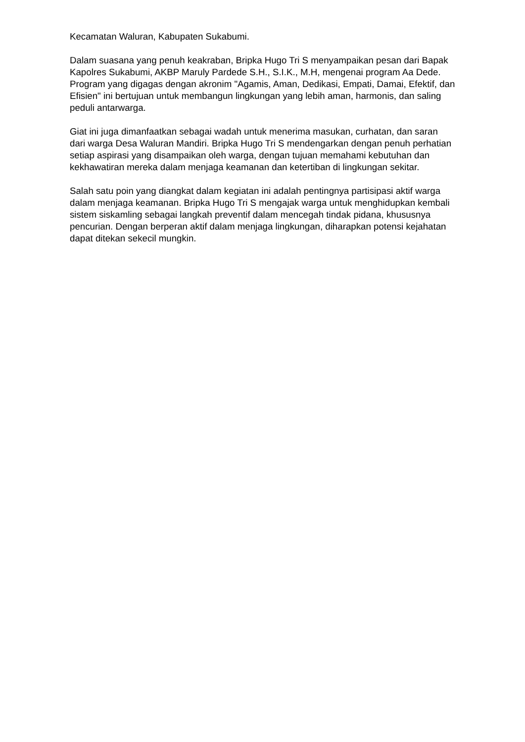Kecamatan Waluran, Kabupaten Sukabumi.
Dalam suasana yang penuh keakraban, Bripka Hugo Tri S menyampaikan pesan dari Bapak Kapolres Sukabumi, AKBP Maruly Pardede S.H., S.I.K., M.H, mengenai program Aa Dede. Program yang digagas dengan akronim "Agamis, Aman, Dedikasi, Empati, Damai, Efektif, dan Efisien" ini bertujuan untuk membangun lingkungan yang lebih aman, harmonis, dan saling peduli antarwarga.
Giat ini juga dimanfaatkan sebagai wadah untuk menerima masukan, curhatan, dan saran dari warga Desa Waluran Mandiri. Bripka Hugo Tri S mendengarkan dengan penuh perhatian setiap aspirasi yang disampaikan oleh warga, dengan tujuan memahami kebutuhan dan kekhawatiran mereka dalam menjaga keamanan dan ketertiban di lingkungan sekitar.
Salah satu poin yang diangkat dalam kegiatan ini adalah pentingnya partisipasi aktif warga dalam menjaga keamanan. Bripka Hugo Tri S mengajak warga untuk menghidupkan kembali sistem siskamling sebagai langkah preventif dalam mencegah tindak pidana, khususnya pencurian. Dengan berperan aktif dalam menjaga lingkungan, diharapkan potensi kejahatan dapat ditekan sekecil mungkin.